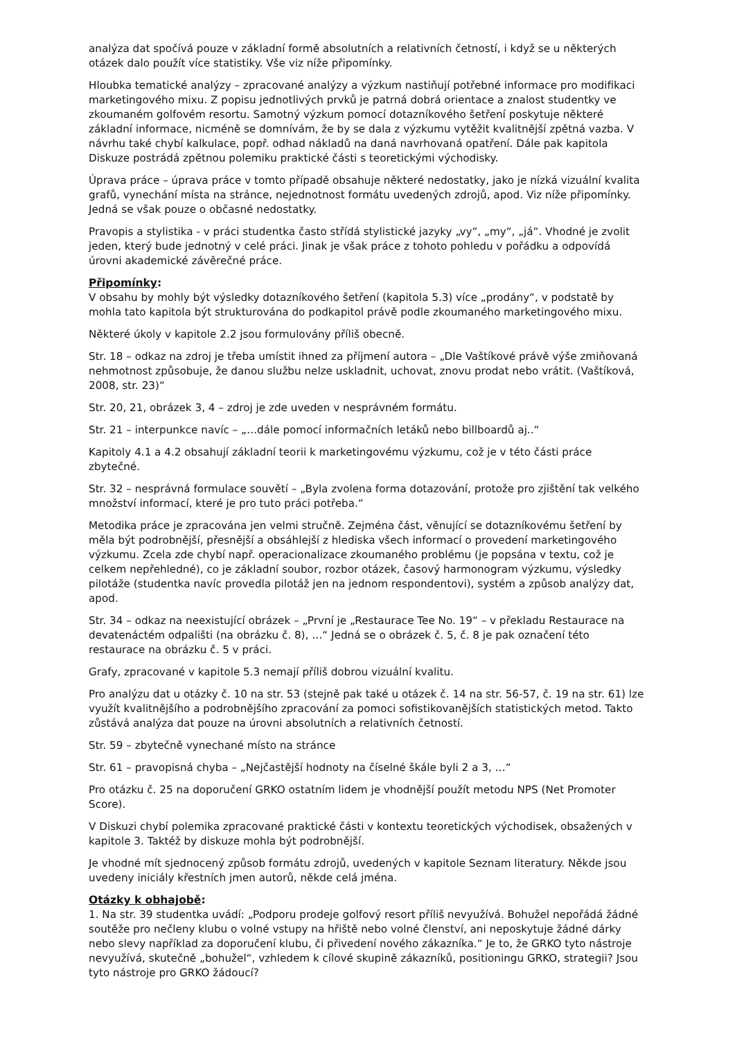analýza dat spočívá pouze v základní formě absolutních a relativních četností, i když se u některých otázek dalo použít více statistiky. Vše viz níže připomínky.
Hloubka tematické analýzy – zpracované analýzy a výzkum nastiňují potřebné informace pro modifikaci marketingového mixu. Z popisu jednotlivých prvků je patrná dobrá orientace a znalost studentky ve zkoumaném golfovém resortu. Samotný výzkum pomocí dotazníkového šetření poskytuje některé základní informace, nicméně se domnívám, že by se dala z výzkumu vytěžit kvalitnější zpětná vazba. V návrhu také chybí kalkulace, popř. odhad nákladů na daná navrhovaná opatření. Dále pak kapitola Diskuze postrádá zpětnou polemiku praktické části s teoretickými východisky.
Úprava práce – úprava práce v tomto případě obsahuje některé nedostatky, jako je nízká vizuální kvalita grafů, vynechání místa na stránce, nejednotnost formátu uvedených zdrojů, apod. Viz níže připomínky. Jedná se však pouze o občasné nedostatky.
Pravopis a stylistika - v práci studentka často střídá stylistické jazyky „vy“, „my“, „já“. Vhodné je zvolit jeden, který bude jednotný v celé práci. Jinak je však práce z tohoto pohledu v pořádku a odpovídá úrovni akademické závěrečné práce.
Připomínky:
V obsahu by mohly být výsledky dotazníkového šetření (kapitola 5.3) více „prodány“, v podstatě by mohla tato kapitola být strukturována do podkapitol právě podle zkoumaného marketingového mixu.
Některé úkoly v kapitole 2.2 jsou formulovány příliš obecně.
Str. 18 – odkaz na zdroj je třeba umístit ihned za příjmení autora – „Dle Vaštíkové právě výše zmiňovaná nehmotnost způsobuje, že danou službu nelze uskladnit, uchovat, znovu prodat nebo vrátit. (Vaštíková, 2008, str. 23)“
Str. 20, 21, obrázek 3, 4 – zdroj je zde uveden v nesprávném formátu.
Str. 21 – interpunkce navíc – „…dále pomocí informačních letáků nebo billboardů aj..“
Kapitoly 4.1 a 4.2 obsahují základní teorii k marketingovému výzkumu, což je v této části práce zbytečné.
Str. 32 – nesprávná formulace souvětí – „Byla zvolena forma dotazování, protože pro zjištění tak velkého množství informací, které je pro tuto práci potřeba.“
Metodika práce je zpracována jen velmi stručně. Zejména část, věnující se dotazníkovému šetření by měla být podrobnější, přesnější a obsáhlejší z hlediska všech informací o provedení marketingového výzkumu. Zcela zde chybí např. operacionalizace zkoumaného problému (je popsána v textu, což je celkem nepřehledné), co je základní soubor, rozbor otázek, časový harmonogram výzkumu, výsledky pilotáže (studentka navíc provedla pilotáž jen na jednom respondentovi), systém a způsob analýzy dat, apod.
Str. 34 – odkaz na neexistující obrázek – „První je „Restaurace Tee No. 19“ – v překladu Restaurace na devatenáctém odpališti (na obrázku č. 8), …“ Jedná se o obrázek č. 5, č. 8 je pak označení této restaurace na obrázku č. 5 v práci.
Grafy, zpracované v kapitole 5.3 nemají příliš dobrou vizuální kvalitu.
Pro analýzu dat u otázky č. 10 na str. 53 (stejně pak také u otázek č. 14 na str. 56-57, č. 19 na str. 61) lze využít kvalitnějšího a podrobnějšího zpracování za pomoci sofistikovanějších statistických metod. Takto zůstává analýza dat pouze na úrovni absolutních a relativních četností.
Str. 59 – zbytečně vynechané místo na stránce
Str. 61 – pravopisná chyba – „Nejčastější hodnoty na číselné škále byli 2 a 3, …“
Pro otázku č. 25 na doporučení GRKO ostatním lidem je vhodnější použít metodu NPS (Net Promoter Score).
V Diskuzi chybí polemika zpracované praktické části v kontextu teoretických východisek, obsažených v kapitole 3. Taktéž by diskuze mohla být podrobnější.
Je vhodné mít sjednocený způsob formátu zdrojů, uvedených v kapitole Seznam literatury. Někde jsou uvedeny iniciály křestních jmen autorů, někde celá jména.
Otázky k obhajobě:
1. Na str. 39 studentka uvádí: „Podporu prodeje golfový resort příliš nevyužívá. Bohužel nepořádá žádné soutěže pro nečleny klubu o volné vstupy na hřiště nebo volné členství, ani neposkytuje žádné dárky nebo slevy například za doporučení klubu, či přivedení nového zákazníka.“ Je to, že GRKO tyto nástroje nevyužívá, skutečně „bohužel“, vzhledem k cílové skupině zákazníků, positioningu GRKO, strategii? Jsou tyto nástroje pro GRKO žádoucí?